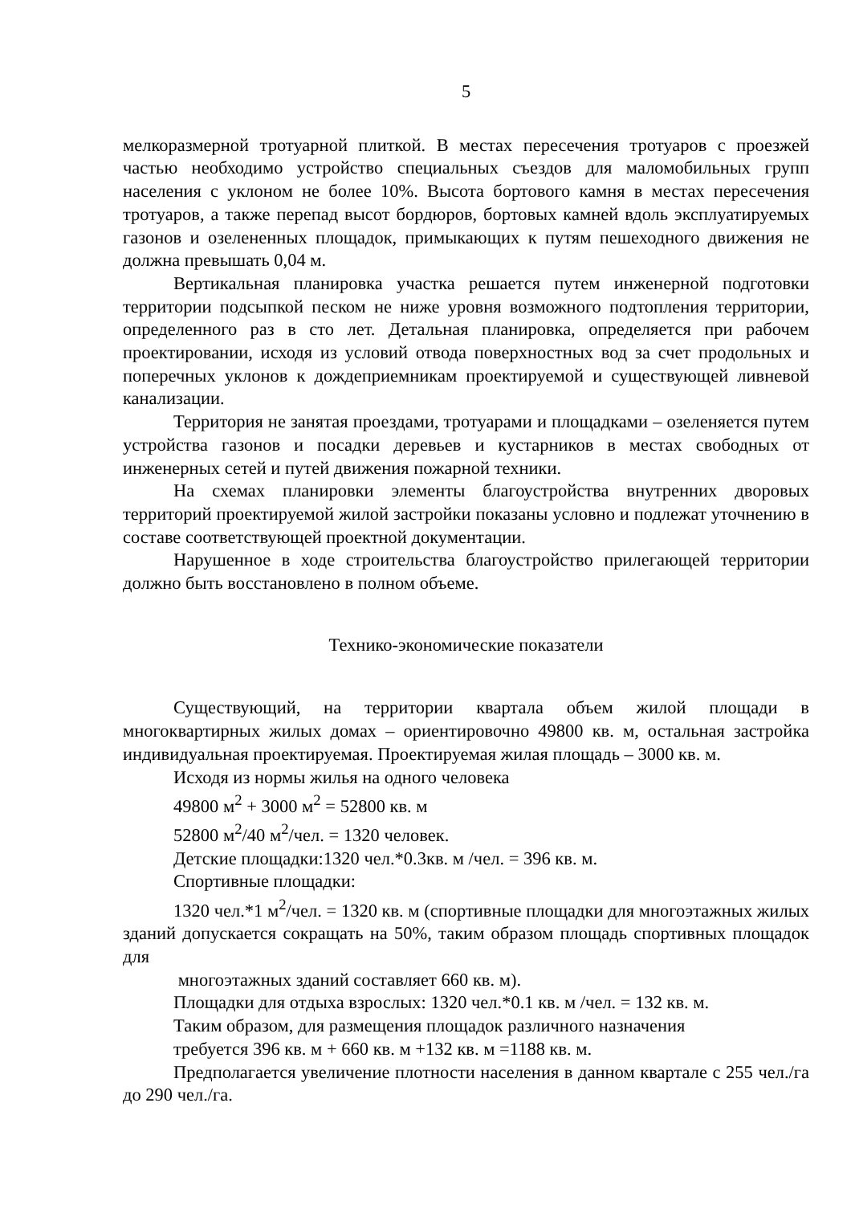5
мелкоразмерной тротуарной плиткой. В местах пересечения тротуаров с проезжей частью необходимо устройство специальных съездов для маломобильных групп населения с уклоном не более 10%. Высота бортового камня в местах пересечения тротуаров, а также перепад высот бордюров, бортовых камней вдоль эксплуатируемых газонов и озелененных площадок, примыкающих к путям пешеходного движения не должна превышать 0,04 м.
Вертикальная планировка участка решается путем инженерной подготовки территории подсыпкой песком не ниже уровня возможного подтопления территории, определенного раз в сто лет. Детальная планировка, определяется при рабочем проектировании, исходя из условий отвода поверхностных вод за счет продольных и поперечных уклонов к дождеприемникам проектируемой и существующей ливневой канализации.
Территория не занятая проездами, тротуарами и площадками – озеленяется путем устройства газонов и посадки деревьев и кустарников в местах свободных от инженерных сетей и путей движения пожарной техники.
На схемах планировки элементы благоустройства внутренних дворовых территорий проектируемой жилой застройки показаны условно и подлежат уточнению в составе соответствующей проектной документации.
Нарушенное в ходе строительства благоустройство прилегающей территории должно быть восстановлено в полном объеме.
Технико-экономические показатели
Существующий, на территории квартала объем жилой площади в многоквартирных жилых домах – ориентировочно 49800 кв. м, остальная застройка индивидуальная проектируемая. Проектируемая жилая площадь – 3000 кв. м.
Исходя из нормы жилья на одного человека
49800 м<sup>2</sup> + 3000 м<sup>2</sup> = 52800 кв. м
52800 м<sup>2</sup>/40 м<sup>2</sup>/чел. = 1320 человек.
Детские площадки:1320 чел.*0.3кв. м /чел. = 396 кв. м.
Спортивные площадки:
1320 чел.*1 м<sup>2</sup>/чел. = 1320 кв. м (спортивные площадки для многоэтажных жилых зданий допускается сокращать на 50%, таким образом площадь спортивных площадок для
многоэтажных зданий составляет 660 кв. м).
Площадки для отдыха взрослых: 1320 чел.*0.1 кв. м /чел. = 132 кв. м.
Таким образом, для размещения площадок различного назначения
требуется 396 кв. м + 660 кв. м +132 кв. м =1188 кв. м.
Предполагается увеличение плотности населения в данном квартале с 255 чел./га до 290 чел./га.